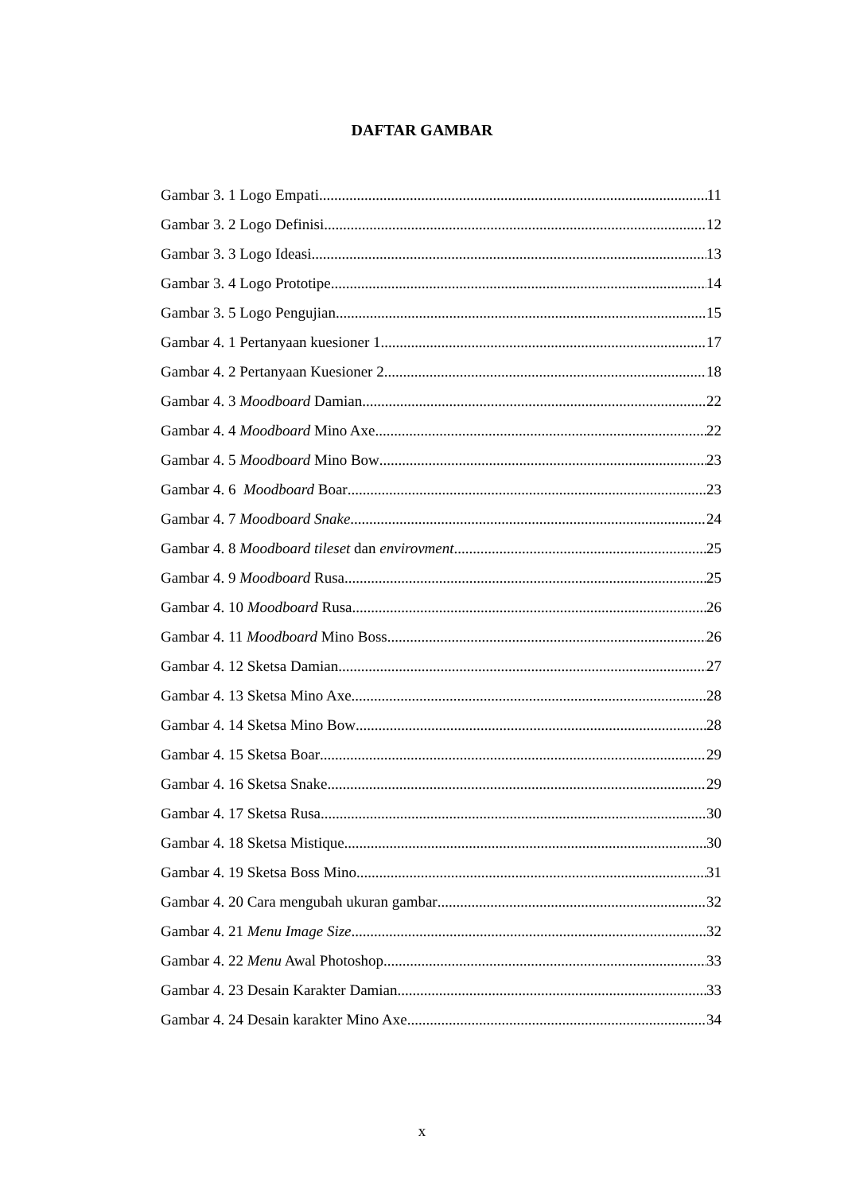DAFTAR GAMBAR
Gambar 3. 1 Logo Empati 11
Gambar 3. 2 Logo Definisi 12
Gambar 3. 3 Logo Ideasi 13
Gambar 3. 4 Logo Prototipe 14
Gambar 3. 5 Logo Pengujian 15
Gambar 4. 1 Pertanyaan kuesioner 1 17
Gambar 4. 2 Pertanyaan Kuesioner 2 18
Gambar 4. 3 Moodboard Damian 22
Gambar 4. 4 Moodboard Mino Axe 22
Gambar 4. 5 Moodboard Mino Bow 23
Gambar 4. 6 Moodboard Boar 23
Gambar 4. 7 Moodboard Snake 24
Gambar 4. 8 Moodboard tileset dan envirovment 25
Gambar 4. 9 Moodboard Rusa 25
Gambar 4. 10 Moodboard Rusa 26
Gambar 4. 11 Moodboard Mino Boss 26
Gambar 4. 12 Sketsa Damian 27
Gambar 4. 13 Sketsa Mino Axe 28
Gambar 4. 14 Sketsa Mino Bow 28
Gambar 4. 15 Sketsa Boar 29
Gambar 4. 16 Sketsa Snake 29
Gambar 4. 17 Sketsa Rusa 30
Gambar 4. 18 Sketsa Mistique 30
Gambar 4. 19 Sketsa Boss Mino 31
Gambar 4. 20 Cara mengubah ukuran gambar 32
Gambar 4. 21 Menu Image Size 32
Gambar 4. 22 Menu Awal Photoshop 33
Gambar 4. 23 Desain Karakter Damian 33
Gambar 4. 24 Desain karakter Mino Axe 34
x